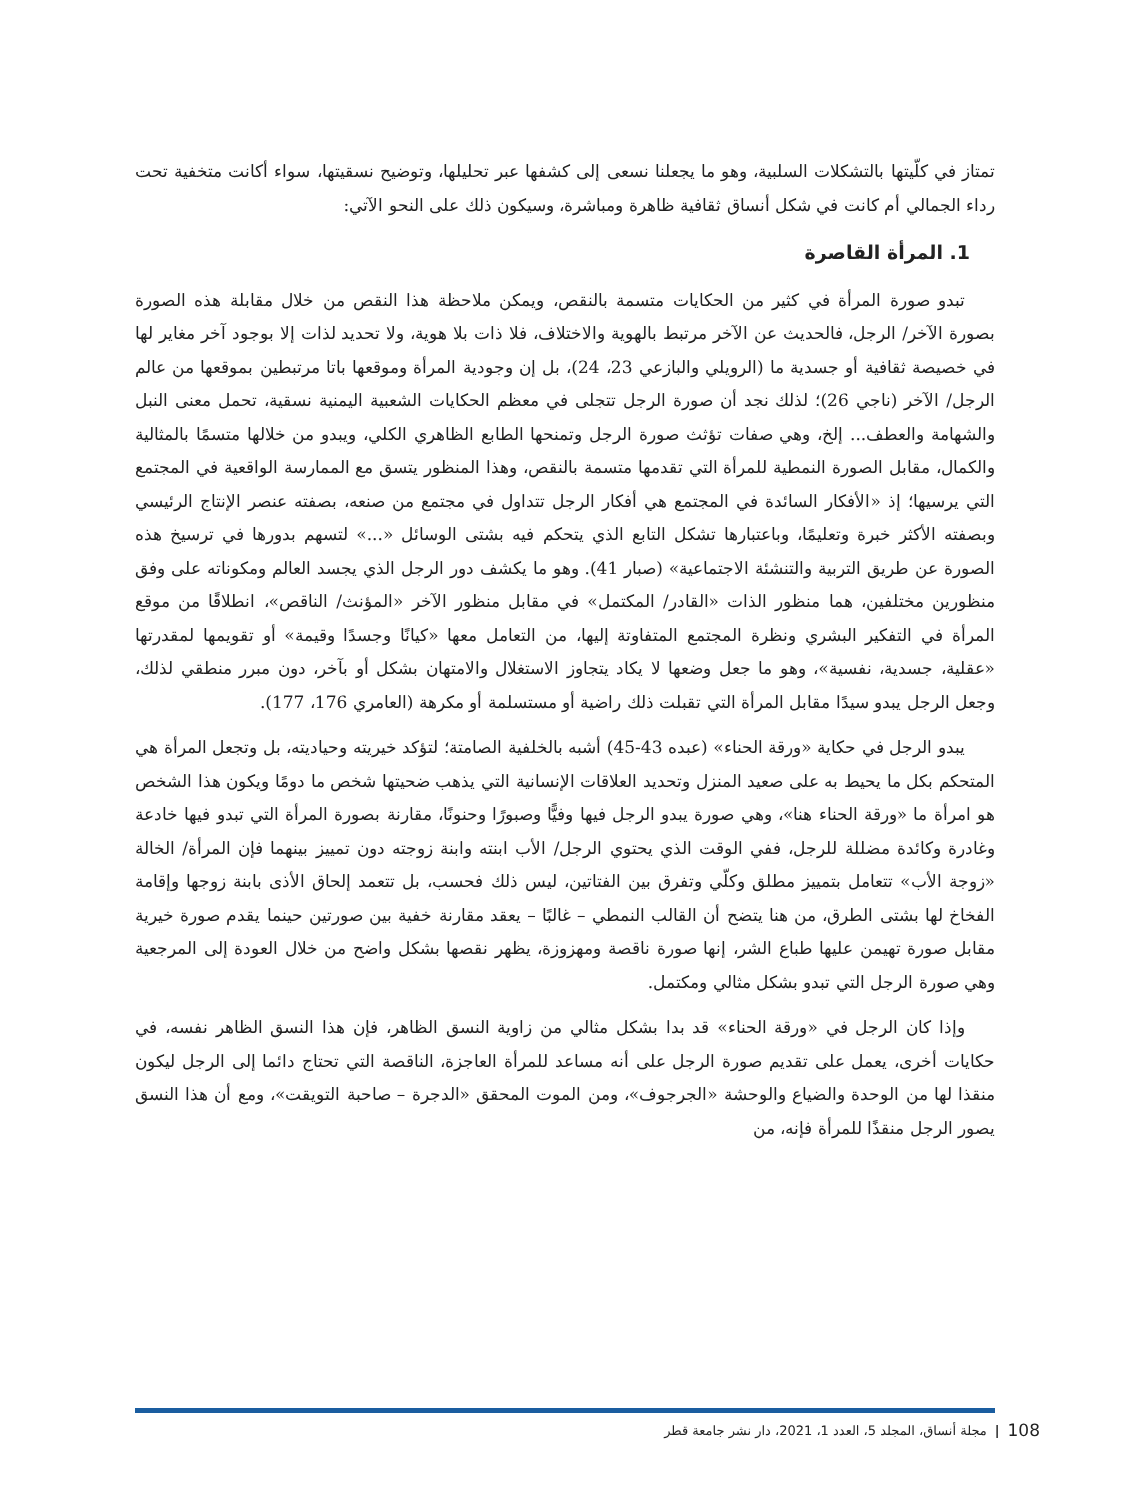تمتاز في كلّيتها بالتشكلات السلبية، وهو ما يجعلنا نسعى إلى كشفها عبر تحليلها، وتوضيح نسقيتها، سواء أكانت متخفية تحت رداء الجمالي أم كانت في شكل أنساق ثقافية ظاهرة ومباشرة، وسيكون ذلك على النحو الآتي:
1. المرأة القاصرة
تبدو صورة المرأة في كثير من الحكايات متسمة بالنقص، ويمكن ملاحظة هذا النقص من خلال مقابلة هذه الصورة بصورة الآخر/ الرجل، فالحديث عن الآخر مرتبط بالهوية والاختلاف، فلا ذات بلا هوية، ولا تحديد لذات إلا بوجود آخر مغاير لها في خصيصة ثقافية أو جسدية ما (الرويلي والبازعي 23، 24)، بل إن وجودية المرأة وموقعها باتا مرتبطين بموقعها من عالم الرجل/ الآخر (ناجي 26)؛ لذلك نجد أن صورة الرجل تتجلى في معظم الحكايات الشعبية اليمنية نسقية، تحمل معنى النبل والشهامة والعطف... إلخ، وهي صفات تؤثث صورة الرجل وتمنحها الطابع الظاهري الكلي، ويبدو من خلالها متسمًا بالمثالية والكمال، مقابل الصورة النمطية للمرأة التي تقدمها متسمة بالنقص، وهذا المنظور يتسق مع الممارسة الواقعية في المجتمع التي يرسيها؛ إذ «الأفكار السائدة في المجتمع هي أفكار الرجل تتداول في مجتمع من صنعه، بصفته عنصر الإنتاج الرئيسي وبصفته الأكثر خبرة وتعليمًا، وباعتبارها تشكل التابع الذي يتحكم فيه بشتى الوسائل «...» لتسهم بدورها في ترسيخ هذه الصورة عن طريق التربية والتنشئة الاجتماعية» (صبار 41). وهو ما يكشف دور الرجل الذي يجسد العالم ومكوناته على وفق منظورين مختلفين، هما منظور الذات «القادر/ المكتمل» في مقابل منظور الآخر «المؤنث/ الناقص»، انطلاقًا من موقع المرأة في التفكير البشري ونظرة المجتمع المتفاوتة إليها، من التعامل معها «كيانًا وجسدًا وقيمة» أو تقويمها لمقدرتها «عقلية، جسدية، نفسية»، وهو ما جعل وضعها لا يكاد يتجاوز الاستغلال والامتهان بشكل أو بآخر، دون مبرر منطقي لذلك، وجعل الرجل يبدو سيدًا مقابل المرأة التي تقبلت ذلك راضية أو مستسلمة أو مكرهة (العامري 176، 177).
يبدو الرجل في حكاية «ورقة الحناء» (عبده 43-45) أشبه بالخلفية الصامتة؛ لتؤكد خيريته وحياديته، بل وتجعل المرأة هي المتحكم بكل ما يحيط به على صعيد المنزل وتحديد العلاقات الإنسانية التي يذهب ضحيتها شخص ما دومًا ويكون هذا الشخص هو امرأة ما «ورقة الحناء هنا»، وهي صورة يبدو الرجل فيها وفيًّا وصبورًا وحنونًا، مقارنة بصورة المرأة التي تبدو فيها خادعة وغادرة وكائدة مضللة للرجل، ففي الوقت الذي يحتوي الرجل/ الأب ابنته وابنة زوجته دون تمييز بينهما فإن المرأة/ الخالة «زوجة الأب» تتعامل بتمييز مطلق وكلّي وتفرق بين الفتاتين، ليس ذلك فحسب، بل تتعمد إلحاق الأذى بابنة زوجها وإقامة الفخاخ لها بشتى الطرق، من هنا يتضح أن القالب النمطي – غالبًا – يعقد مقارنة خفية بين صورتين حينما يقدم صورة خيرية مقابل صورة تهيمن عليها طباع الشر، إنها صورة ناقصة ومهزوزة، يظهر نقصها بشكل واضح من خلال العودة إلى المرجعية وهي صورة الرجل التي تبدو بشكل مثالي ومكتمل.
وإذا كان الرجل في «ورقة الحناء» قد بدا بشكل مثالي من زاوية النسق الظاهر، فإن هذا النسق الظاهر نفسه، في حكايات أخرى، يعمل على تقديم صورة الرجل على أنه مساعد للمرأة العاجزة، الناقصة التي تحتاج دائما إلى الرجل ليكون منقذا لها من الوحدة والضياع والوحشة «الجرجوف»، ومن الموت المحقق «الدجرة – صاحبة التويقت»، ومع أن هذا النسق يصور الرجل منقذًا للمرأة فإنه، من
مجلة أنساق، المجلد 5، العدد 1، 2021، دار نشر جامعة قطر | 108